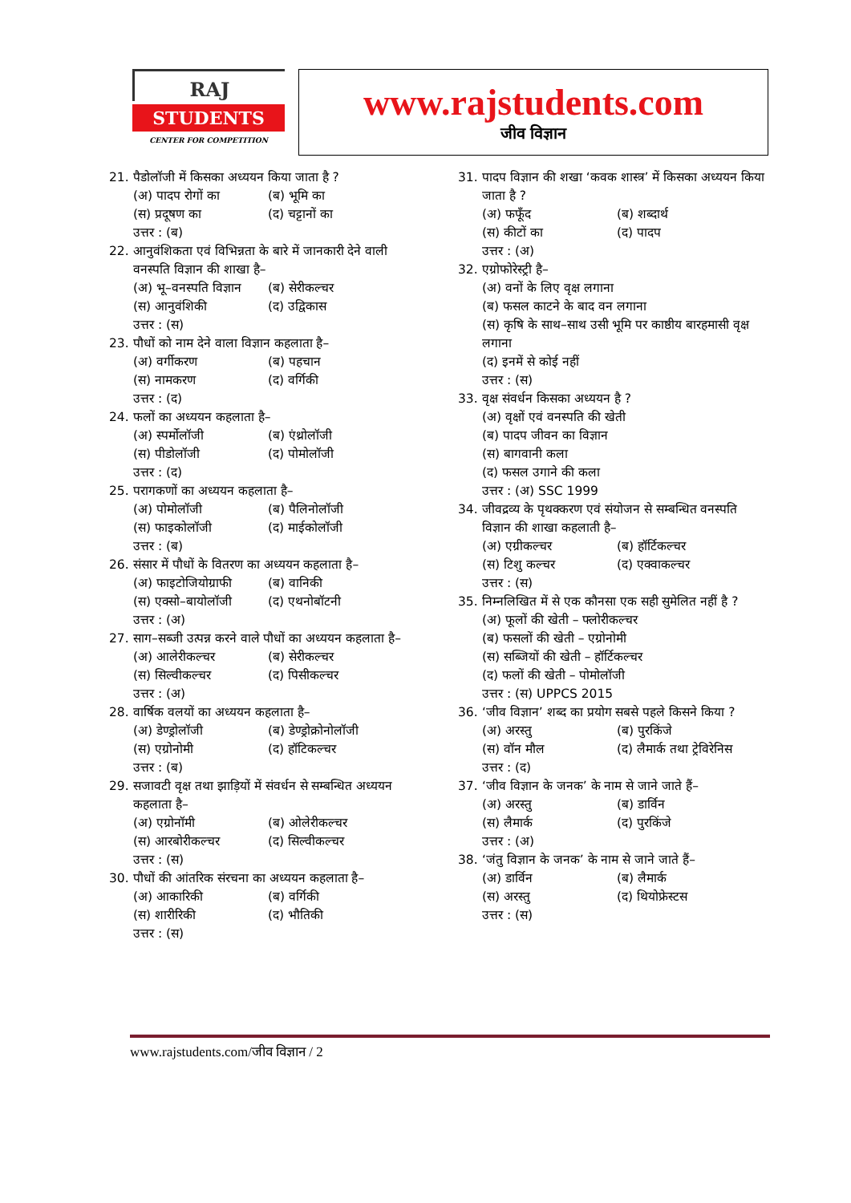RAJ
STUDENTS
CENTER FOR COMPETITION
www.rajstudents.com
जीव विज्ञान
21. पैडोलॉजी में किसका अध्ययन किया जाता है ?
(अ) पादप रोगों का (ब) भूमि का
(स) प्रदूषण का (द) चट्टानों का
उत्तर : (ब)
22. आनुवंशिकता एवं विभिन्नता के बारे में जानकारी देने वाली वनस्पति विज्ञान की शाखा है–
(अ) भू–वनस्पति विज्ञान (ब) सेरीकल्चर
(स) आनुवंशिकी (द) उद्विकास
उत्तर : (स)
23. पौधों को नाम देने वाला विज्ञान कहलाता है–
(अ) वर्गीकरण (ब) पहचान
(स) नामकरण (द) वर्गिकी
उत्तर : (द)
24. फलों का अध्ययन कहलाता है–
(अ) स्पर्मोलॉजी (ब) एंथ्रोलॉजी
(स) पीडोलॉजी (द) पोमोलॉजी
उत्तर : (द)
25. परागकणों का अध्ययन कहलाता है–
(अ) पोमोलॉजी (ब) पैलिनोलॉजी
(स) फाइकोलॉजी (द) माईकोलॉजी
उत्तर : (ब)
26. संसार में पौधों के वितरण का अध्ययन कहलाता है–
(अ) फाइटोजियोग्राफी (ब) वानिकी
(स) एक्सो–बायोलॉजी (द) एथनोबॉटनी
उत्तर : (अ)
27. साग–सब्जी उत्पन्न करने वाले पौधों का अध्ययन कहलाता है–
(अ) आलेरीकल्चर (ब) सेरीकल्चर
(स) सिल्वीकल्चर (द) पिसीकल्चर
उत्तर : (अ)
28. वार्षिक वलयों का अध्ययन कहलाता है–
(अ) डेण्ड्रोलॉजी (ब) डेण्ड्रोक्रोनोलॉजी
(स) एग्रोनोमी (द) हॉटिकल्चर
उत्तर : (ब)
29. सजावटी वृक्ष तथा झाड़ियों में संवर्धन से सम्बन्धित अध्ययन कहलाता है–
(अ) एग्रोनॉमी (ब) ओलेरीकल्चर
(स) आरबोरीकल्चर (द) सिल्वीकल्चर
उत्तर : (स)
30. पौधों की आंतरिक संरचना का अध्ययन कहलाता है–
(अ) आकारिकी (ब) वर्गिकी
(स) शारीरिकी (द) भौतिकी
उत्तर : (स)
31. पादप विज्ञान की शखा ‘कवक शास्त्र’ में किसका अध्ययन किया जाता है ?
(अ) फफूँद (ब) शब्दार्थ
(स) कीटों का (द) पादप
उत्तर : (अ)
32. एग्रोफोरेस्ट्री है–
(अ) वनों के लिए वृक्ष लगाना
(ब) फसल काटने के बाद वन लगाना
(स) कृषि के साथ–साथ उसी भूमि पर काष्ठीय बारहमासी वृक्ष लगाना
(द) इनमें से कोई नहीं
उत्तर : (स)
33. वृक्ष संवर्धन किसका अध्ययन है ?
(अ) वृक्षों एवं वनस्पति की खेती
(ब) पादप जीवन का विज्ञान
(स) बागवानी कला
(द) फसल उगाने की कला
उत्तर : (अ) SSC 1999
34. जीवद्रव्य के पृथक्करण एवं संयोजन से सम्बन्धित वनस्पति विज्ञान की शाखा कहलाती है–
(अ) एग्रीकल्चर (ब) हॉर्टिकल्चर
(स) टिशु कल्चर (द) एक्वाकल्चर
उत्तर : (स)
35. निम्नलिखित में से एक कौनसा एक सही सुमेलित नहीं है ?
(अ) फूलों की खेती – फ्लोरीकल्चर
(ब) फसलों की खेती – एग्रोनोमी
(स) सब्जियों की खेती – हॉर्टिकल्चर
(द) फलों की खेती – पोमोलॉजी
उत्तर : (स) UPPCS 2015
36. ‘जीव विज्ञान’ शब्द का प्रयोग सबसे पहले किसने किया ?
(अ) अरस्तु (ब) पुरकिंजे
(स) वॉन मौल (द) लैमार्क तथा ट्रेविरेनिस
उत्तर : (द)
37. ‘जीव विज्ञान के जनक’ के नाम से जाने जाते हैं–
(अ) अरस्तु (ब) डार्विन
(स) लैमार्क (द) पुरकिंजे
उत्तर : (अ)
38. ‘जंतु विज्ञान के जनक’ के नाम से जाने जाते हैं–
(अ) डार्विन (ब) लैमार्क
(स) अरस्तु (द) थियोफ्रेस्टस
उत्तर : (स)
www.rajstudents.com/जीव विज्ञान / 2